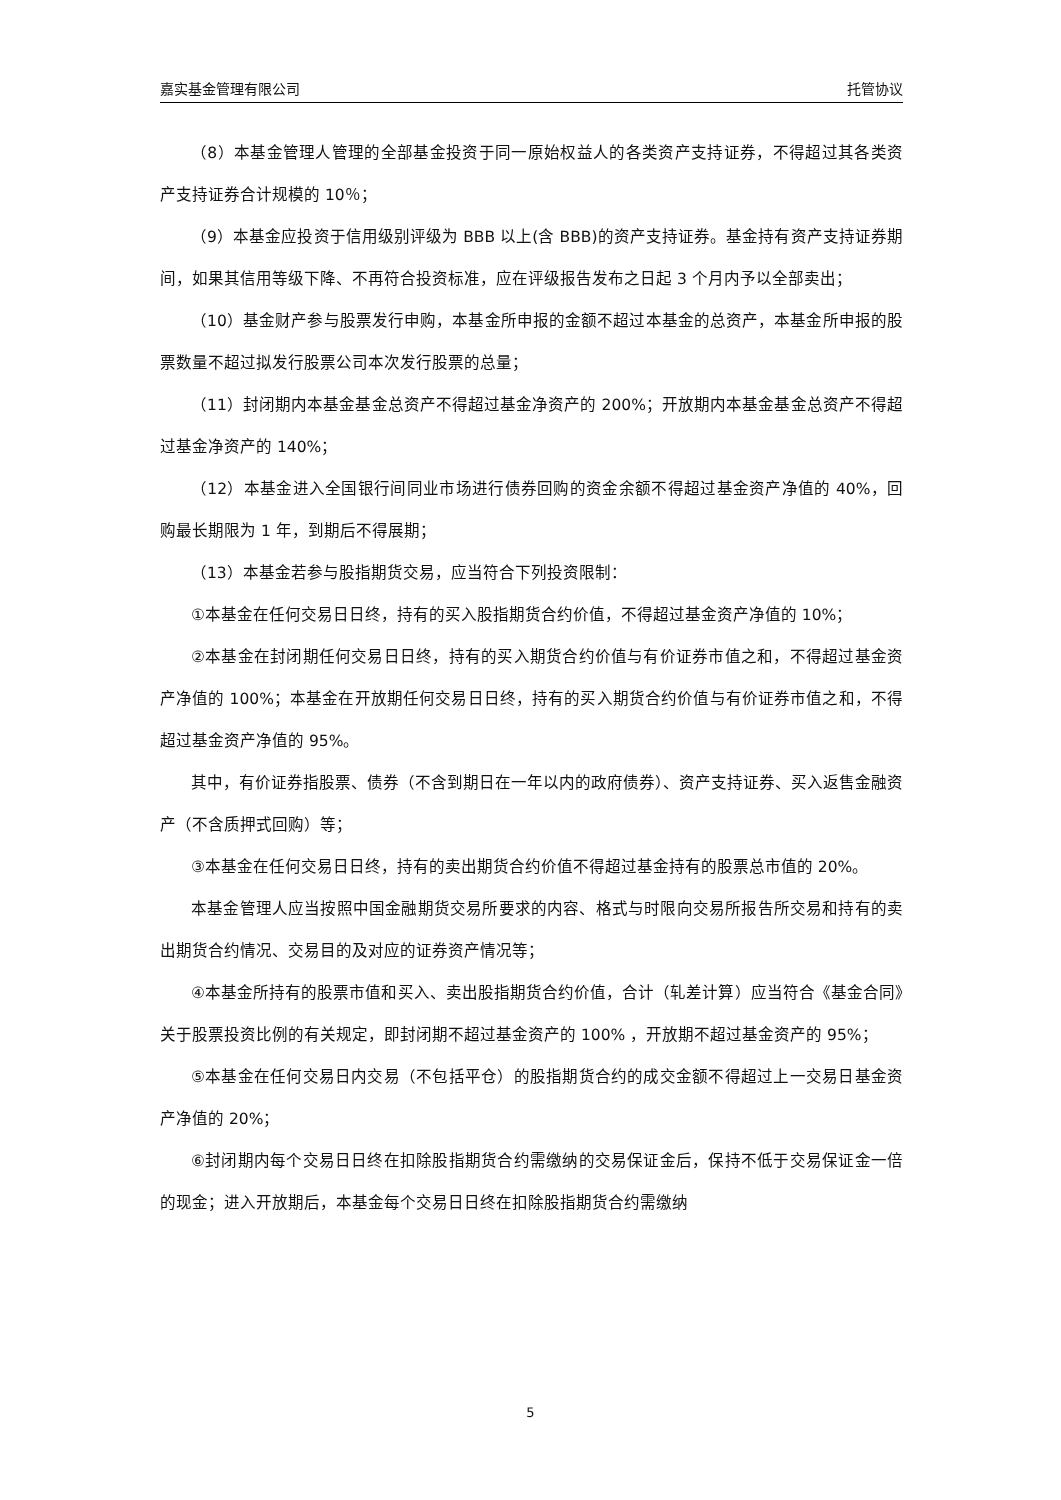嘉实基金管理有限公司 托管协议
（8）本基金管理人管理的全部基金投资于同一原始权益人的各类资产支持证券，不得超过其各类资产支持证券合计规模的 10％；
（9）本基金应投资于信用级别评级为 BBB 以上(含 BBB)的资产支持证券。基金持有资产支持证券期间，如果其信用等级下降、不再符合投资标准，应在评级报告发布之日起 3 个月内予以全部卖出；
（10）基金财产参与股票发行申购，本基金所申报的金额不超过本基金的总资产，本基金所申报的股票数量不超过拟发行股票公司本次发行股票的总量；
（11）封闭期内本基金基金总资产不得超过基金净资产的 200%；开放期内本基金基金总资产不得超过基金净资产的 140%；
（12）本基金进入全国银行间同业市场进行债券回购的资金余额不得超过基金资产净值的 40%，回购最长期限为 1 年，到期后不得展期；
（13）本基金若参与股指期货交易，应当符合下列投资限制：
①本基金在任何交易日日终，持有的买入股指期货合约价值，不得超过基金资产净值的 10%；
②本基金在封闭期任何交易日日终，持有的买入期货合约价值与有价证券市值之和，不得超过基金资产净值的 100%；本基金在开放期任何交易日日终，持有的买入期货合约价值与有价证券市值之和，不得超过基金资产净值的 95%。
其中，有价证券指股票、债券（不含到期日在一年以内的政府债券）、资产支持证券、买入返售金融资产（不含质押式回购）等；
③本基金在任何交易日日终，持有的卖出期货合约价值不得超过基金持有的股票总市值的 20%。
本基金管理人应当按照中国金融期货交易所要求的内容、格式与时限向交易所报告所交易和持有的卖出期货合约情况、交易目的及对应的证券资产情况等；
④本基金所持有的股票市值和买入、卖出股指期货合约价值，合计（轧差计算）应当符合《基金合同》关于股票投资比例的有关规定，即封闭期不超过基金资产的 100% ，开放期不超过基金资产的 95%；
⑤本基金在任何交易日内交易（不包括平仓）的股指期货合约的成交金额不得超过上一交易日基金资产净值的 20%；
⑥封闭期内每个交易日日终在扣除股指期货合约需缴纳的交易保证金后，保持不低于交易保证金一倍的现金；进入开放期后，本基金每个交易日日终在扣除股指期货合约需缴纳
5